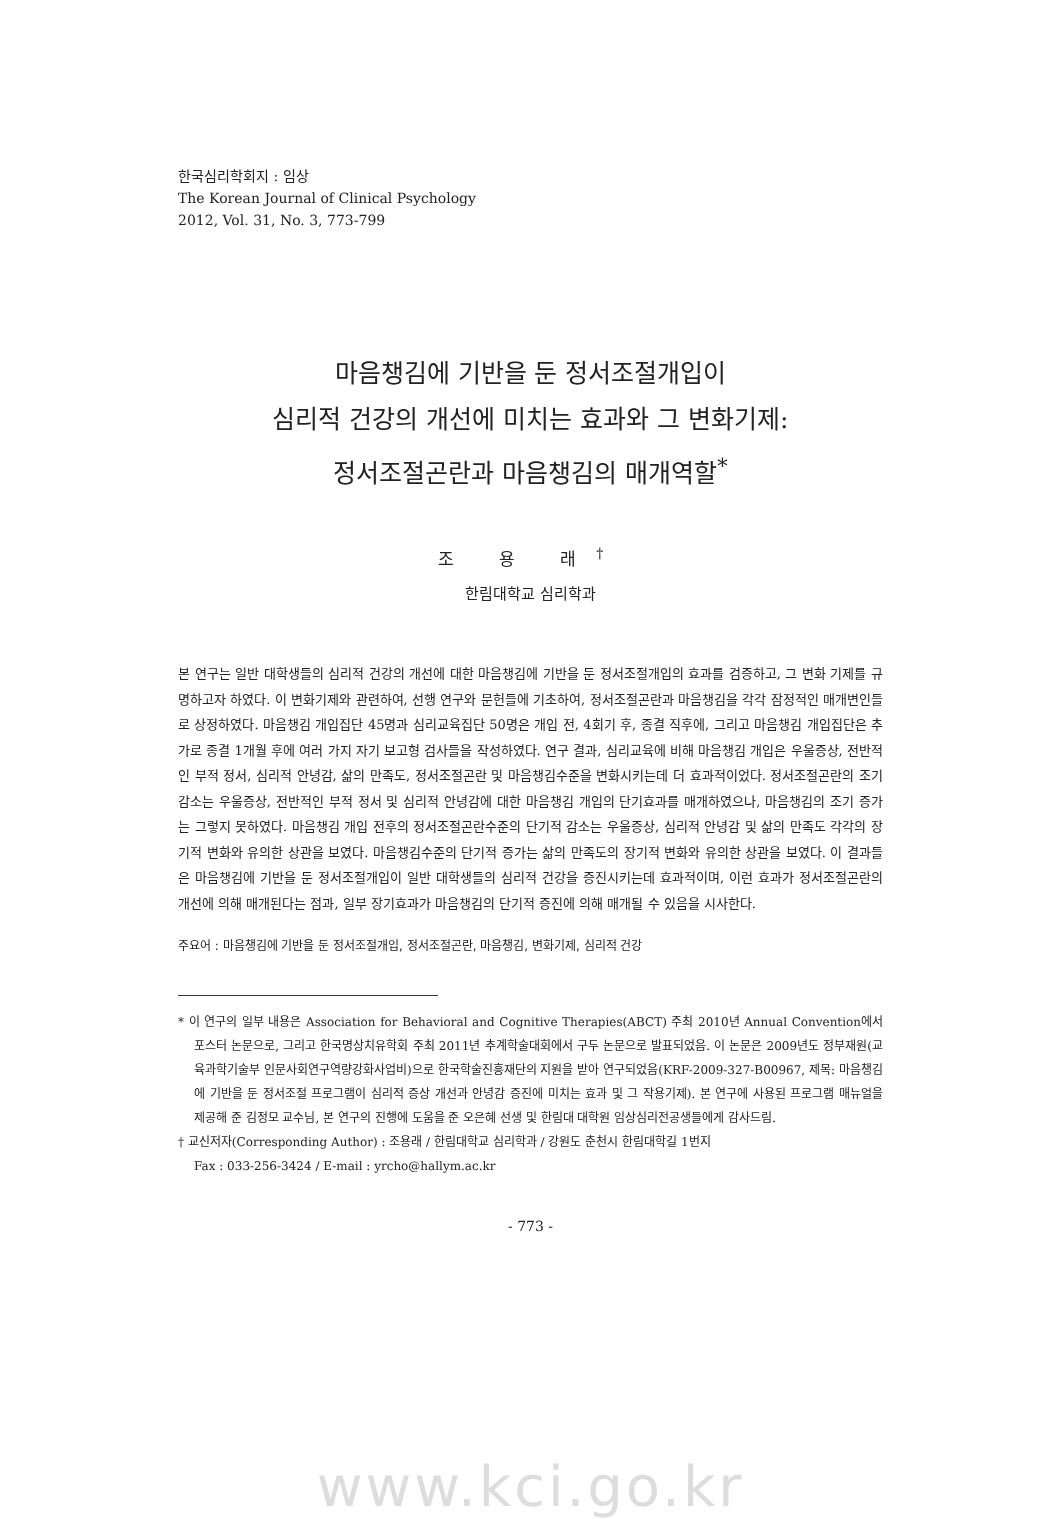한국심리학회지 : 임상
The Korean Journal of Clinical Psychology
2012, Vol. 31, No. 3, 773-799
마음챙김에 기반을 둔 정서조절개입이
심리적 건강의 개선에 미치는 효과와 그 변화기제:
정서조절곤란과 마음챙김의 매개역할<sup>*</sup>
조 용 래<sup>†</sup>
한림대학교 심리학과
본 연구는 일반 대학생들의 심리적 건강의 개선에 대한 마음챙김에 기반을 둔 정서조절개입의 효과를 검증하고, 그 변화 기제를 규명하고자 하였다. 이 변화기제와 관련하여, 선행 연구와 문헌들에 기초하여, 정서조절곤란과 마음챙김을 각각 잠정적인 매개변인들로 상정하였다. 마음챙김 개입집단 45명과 심리교육집단 50명은 개입 전, 4회기 후, 종결 직후에, 그리고 마음챙김 개입집단은 추가로 종결 1개월 후에 여러 가지 자기 보고형 검사들을 작성하였다. 연구 결과, 심리교육에 비해 마음챙김 개입은 우울증상, 전반적인 부적 정서, 심리적 안녕감, 삶의 만족도, 정서조절곤란 및 마음챙김수준을 변화시키는데 더 효과적이었다. 정서조절곤란의 조기 감소는 우울증상, 전반적인 부적 정서 및 심리적 안녕감에 대한 마음챙김 개입의 단기효과를 매개하였으나, 마음챙김의 조기 증가는 그렇지 못하였다. 마음챙김 개입 전후의 정서조절곤란수준의 단기적 감소는 우울증상, 심리적 안녕감 및 삶의 만족도 각각의 장기적 변화와 유의한 상관을 보였다. 마음챙김수준의 단기적 증가는 삶의 만족도의 장기적 변화와 유의한 상관을 보였다. 이 결과들은 마음챙김에 기반을 둔 정서조절개입이 일반 대학생들의 심리적 건강을 증진시키는데 효과적이며, 이런 효과가 정서조절곤란의 개선에 의해 매개된다는 점과, 일부 장기효과가 마음챙김의 단기적 증진에 의해 매개될 수 있음을 시사한다.
주요어 : 마음챙김에 기반을 둔 정서조절개입, 정서조절곤란, 마음챙김, 변화기제, 심리적 건강
* 이 연구의 일부 내용은 Association for Behavioral and Cognitive Therapies(ABCT) 주최 2010년 Annual Convention에서 포스터 논문으로, 그리고 한국명상치유학회 주최 2011년 추계학술대회에서 구두 논문으로 발표되었음. 이 논문은 2009년도 정부재원(교육과학기술부 인문사회연구역량강화사업비)으로 한국학술진흥재단의 지원을 받아 연구되었음(KRF-2009-327-B00967, 제목: 마음챙김에 기반을 둔 정서조절 프로그램이 심리적 증상 개선과 안녕감 증진에 미치는 효과 및 그 작용기제). 본 연구에 사용된 프로그램 매뉴얼을 제공해 준 김정모 교수님, 본 연구의 진행에 도움을 준 오은혜 선생 및 한림대 대학원 임상심리전공생들에게 감사드림.
† 교신저자(Corresponding Author) : 조용래 / 한림대학교 심리학과 / 강원도 춘천시 한림대학길 1번지
Fax : 033-256-3424 / E-mail : yrcho@hallym.ac.kr
- 773 -
www.kci.go.kr